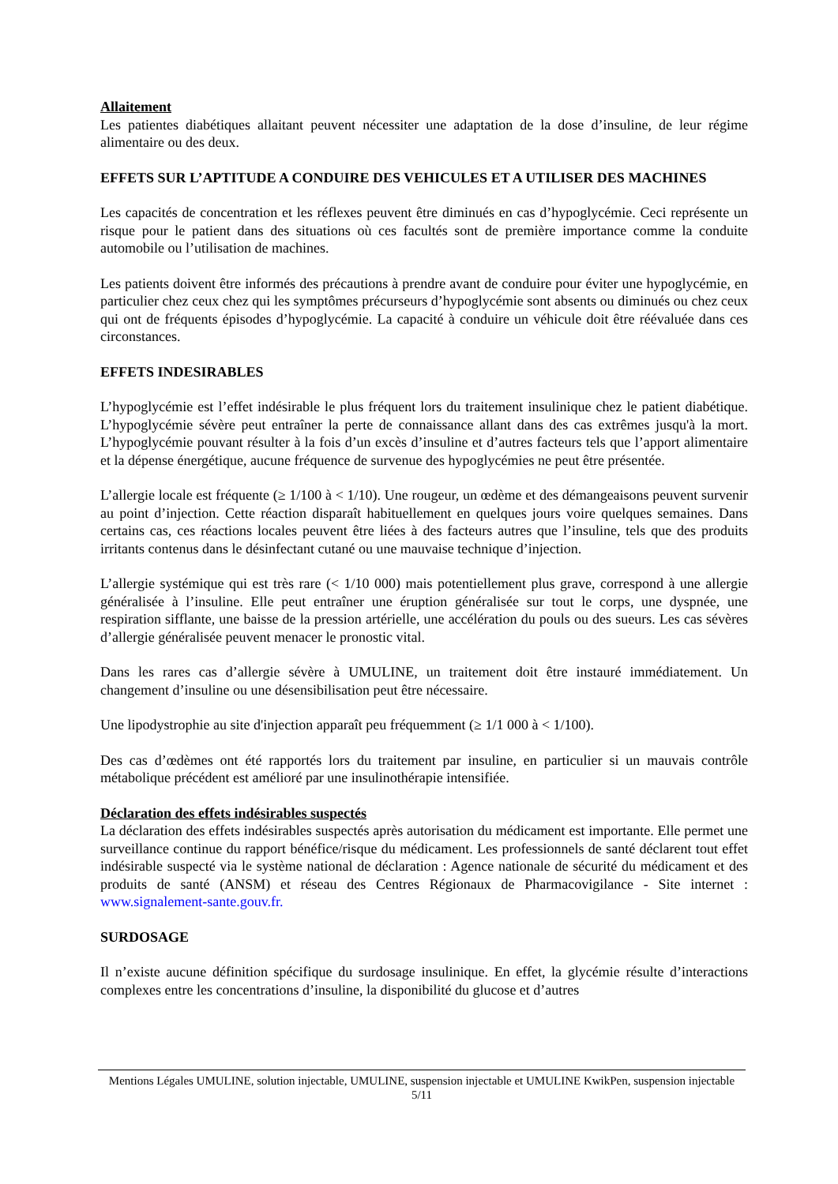Allaitement
Les patientes diabétiques allaitant peuvent nécessiter une adaptation de la dose d’insuline, de leur régime alimentaire ou des deux.
EFFETS SUR L’APTITUDE A CONDUIRE DES VEHICULES ET A UTILISER DES MACHINES
Les capacités de concentration et les réflexes peuvent être diminués en cas d’hypoglycémie. Ceci représente un risque pour le patient dans des situations où ces facultés sont de première importance comme la conduite automobile ou l’utilisation de machines.
Les patients doivent être informés des précautions à prendre avant de conduire pour éviter une hypoglycémie, en particulier chez ceux chez qui les symptômes précurseurs d’hypoglycémie sont absents ou diminués ou chez ceux qui ont de fréquents épisodes d’hypoglycémie. La capacité à conduire un véhicule doit être réévaluée dans ces circonstances.
EFFETS INDESIRABLES
L’hypoglycémie est l’effet indésirable le plus fréquent lors du traitement insulinique chez le patient diabétique. L’hypoglycémie sévère peut entraîner la perte de connaissance allant dans des cas extrêmes jusqu'à la mort. L’hypoglycémie pouvant résulter à la fois d’un excès d’insuline et d’autres facteurs tels que l’apport alimentaire et la dépense énergétique, aucune fréquence de survenue des hypoglycémies ne peut être présentée.
L’allergie locale est fréquente (≥ 1/100 à < 1/10). Une rougeur, un œdème et des démangeaisons peuvent survenir au point d’injection. Cette réaction disparaît habituellement en quelques jours voire quelques semaines. Dans certains cas, ces réactions locales peuvent être liées à des facteurs autres que l’insuline, tels que des produits irritants contenus dans le désinfectant cutané ou une mauvaise technique d’injection.
L’allergie systémique qui est très rare (< 1/10 000) mais potentiellement plus grave, correspond à une allergie généralisée à l’insuline. Elle peut entraîner une éruption généralisée sur tout le corps, une dyspnée, une respiration sifflante, une baisse de la pression artérielle, une accélération du pouls ou des sueurs. Les cas sévères d’allergie généralisée peuvent menacer le pronostic vital.
Dans les rares cas d’allergie sévère à UMULINE, un traitement doit être instauré immédiatement. Un changement d’insuline ou une désensibilisation peut être nécessaire.
Une lipodystrophie au site d'injection apparaît peu fréquemment (≥ 1/1 000 à < 1/100).
Des cas d’œdèmes ont été rapportés lors du traitement par insuline, en particulier si un mauvais contrôle métabolique précédent est amélioré par une insulinothérapie intensifiée.
Déclaration des effets indésirables suspectés
La déclaration des effets indésirables suspectés après autorisation du médicament est importante. Elle permet une surveillance continue du rapport bénéfice/risque du médicament. Les professionnels de santé déclarent tout effet indésirable suspecté via le système national de déclaration : Agence nationale de sécurité du médicament et des produits de santé (ANSM) et réseau des Centres Régionaux de Pharmacovigilance - Site internet : www.signalement-sante.gouv.fr.
SURDOSAGE
Il n’existe aucune définition spécifique du surdosage insulinique. En effet, la glycémie résulte d’interactions complexes entre les concentrations d’insuline, la disponibilité du glucose et d’autres
Mentions Légales UMULINE, solution injectable, UMULINE, suspension injectable et UMULINE KwikPen, suspension injectable
5/11